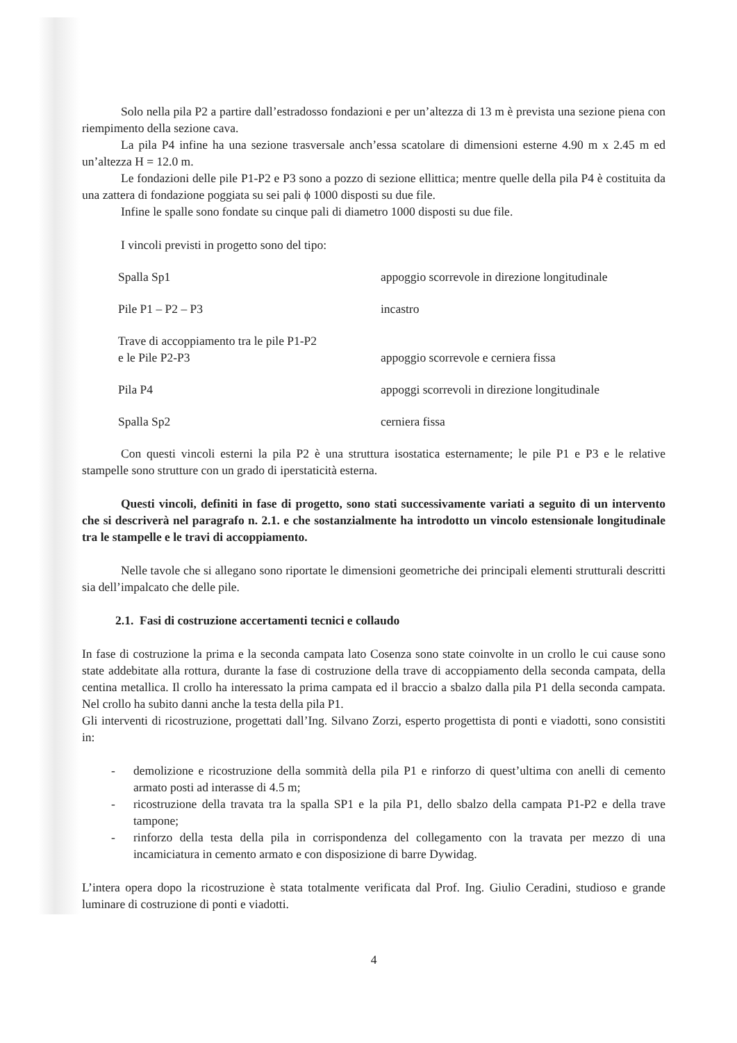Solo nella pila P2 a partire dall’estradosso fondazioni e per un’altezza di 13 m è prevista una sezione piena con riempimento della sezione cava.
La pila P4 infine ha una sezione trasversale anch’essa scatolare di dimensioni esterne 4.90 m x 2.45 m ed un’altezza H = 12.0 m.
Le fondazioni delle pile P1-P2 e P3 sono a pozzo di sezione ellittica; mentre quelle della pila P4 è costituita da una zattera di fondazione poggiata su sei pali ϕ 1000 disposti su due file.
Infine le spalle sono fondate su cinque pali di diametro 1000 disposti su due file.
I vincoli previsti in progetto sono del tipo:
| Spalla Sp1 | appoggio scorrevole in direzione longitudinale |
| Pile P1 – P2 – P3 | incastro |
| Trave di accoppiamento tra le pile P1-P2 e le Pile P2-P3 | appoggio scorrevole e cerniera fissa |
| Pila P4 | appoggi scorrevoli in direzione longitudinale |
| Spalla Sp2 | cerniera fissa |
Con questi vincoli esterni la pila P2 è una struttura isostatica esternamente; le pile P1 e P3 e le relative stampelle sono strutture con un grado di iperstaticità esterna.
Questi vincoli, definiti in fase di progetto, sono stati successivamente variati a seguito di un intervento che si descriverà nel paragrafo n. 2.1. e che sostanzialmente ha introdotto un vincolo estensionale longitudinale tra le stampelle e le travi di accoppiamento.
Nelle tavole che si allegano sono riportate le dimensioni geometriche dei principali elementi strutturali descritti sia dell’impalcato che delle pile.
2.1. Fasi di costruzione accertamenti tecnici e collaudo
In fase di costruzione la prima e la seconda campata lato Cosenza sono state coinvolte in un crollo le cui cause sono state addebitate alla rottura, durante la fase di costruzione della trave di accoppiamento della seconda campata, della centina metallica. Il crollo ha interessato la prima campata ed il braccio a sbalzo dalla pila P1 della seconda campata. Nel crollo ha subito danni anche la testa della pila P1.
Gli interventi di ricostruzione, progettati dall’Ing. Silvano Zorzi, esperto progettista di ponti e viadotti, sono consistiti in:
- demolizione e ricostruzione della sommità della pila P1 e rinforzo di quest’ultima con anelli di cemento armato posti ad interasse di 4.5 m;
- ricostruzione della travata tra la spalla SP1 e la pila P1, dello sbalzo della campata P1-P2 e della trave tampone;
- rinforzo della testa della pila in corrispondenza del collegamento con la travata per mezzo di una incamiciatura in cemento armato e con disposizione di barre Dywidag.
L’intera opera dopo la ricostruzione è stata totalmente verificata dal Prof. Ing. Giulio Ceradini, studioso e grande luminare di costruzione di ponti e viadotti.
4